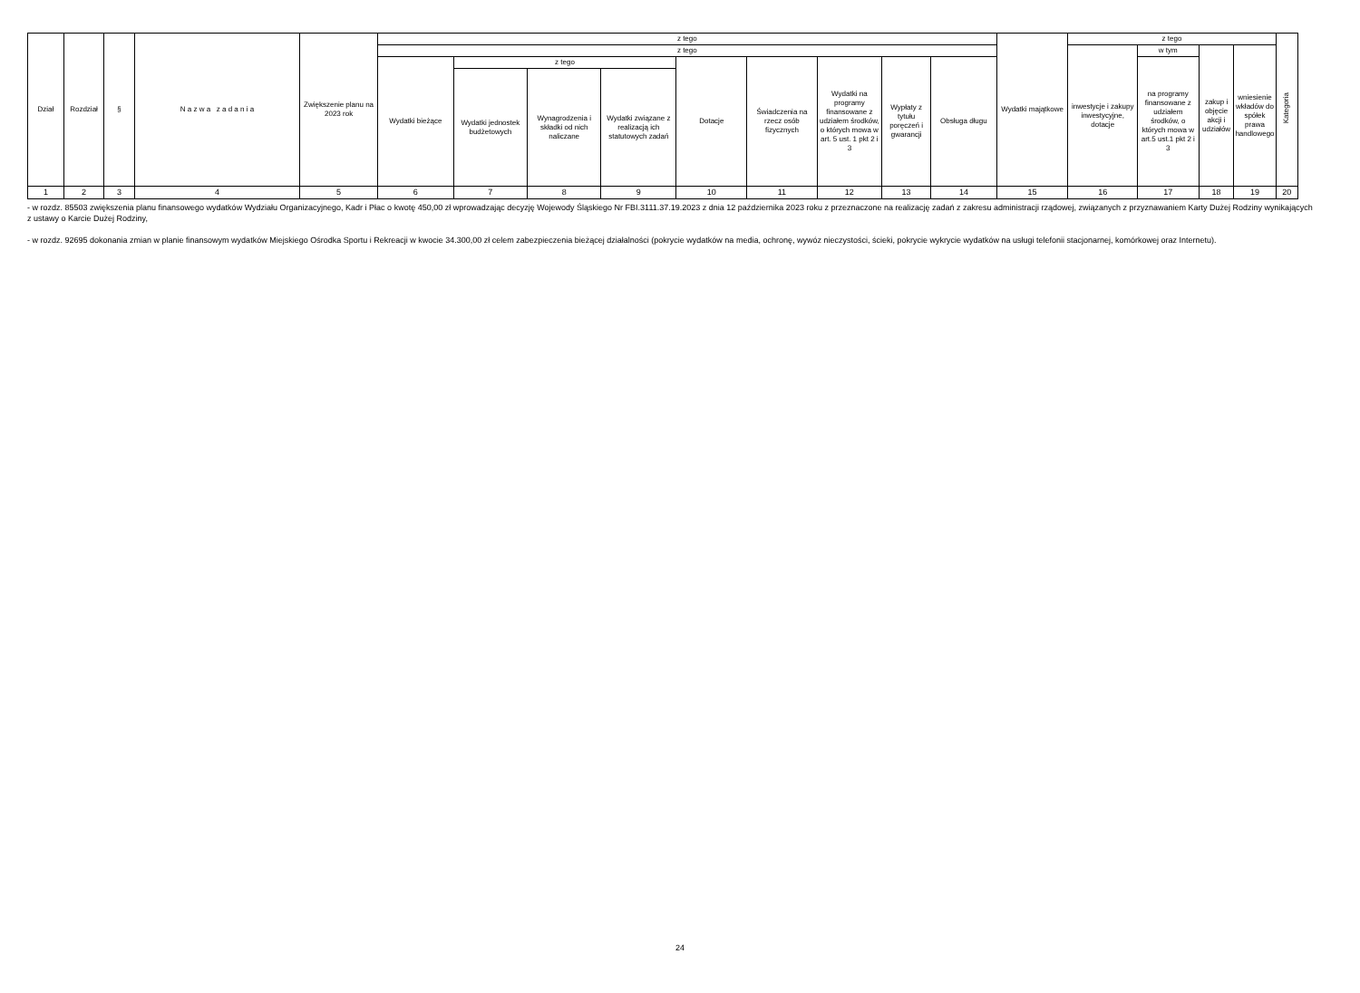| Dział | Rozdział | § | N a z w a z a d a n i a | Zwiększenie planu na 2023 rok | z tego | | | | | | | | | Wydatki majątkowe | z tego | | | | Kategoria |
| --- | --- | --- | --- | --- | --- | --- | --- | --- | --- | --- | --- | --- | --- | --- | --- | --- | --- | --- | --- |
| | | | | | z tego | | | | | | | | | | inwestycje i zakupy inwestycyjne, dotacje | w tym | zakup i objęcie akcji i udziałów | wniesienie wkładów do spółek prawa handlowego | |
| | | | | | Wydatki bieżące | z tego | | | Dotacje | Świadczenia na rzecz osób fizycznych | Wydatki na programy finansowane z udziałem środków, o których mowa w art. 5 ust. 1 pkt 2 i 3 | Wypłaty z tytułu poręczeń i gwarancji | Obsługa długu | | | na programy finansowane z udziałem środków, o których mowa w art.5 ust.1 pkt 2 i 3 | | | |
| | | | | | | Wydatki jednostek budżetowych | Wynagrodzenia i składki od nich naliczane | Wydatki związane z realizacją ich statutowych zadań | | | | | | | | | | | |
| 1 | 2 | 3 | 4 | 5 | 6 | 7 | 8 | 9 | 10 | 11 | 12 | 13 | 14 | 15 | 16 | 17 | 18 | 19 | 20 |
- w rozdz. 85503 zwiększenia planu finansowego wydatków Wydziału Organizacyjnego, Kadr i Płac o kwotę 450,00 zł wprowadzając decyzję Wojewody Śląskiego Nr FBI.3111.37.19.2023 z dnia 12 października 2023 roku z przeznaczone na realizację zadań z zakresu administracji rządowej, związanych z przyznawaniem Karty Dużej Rodziny wynikających z ustawy o Karcie Dużej Rodziny,
- w rozdz. 92695 dokonania zmian w planie finansowym wydatków Miejskiego Ośrodka Sportu i Rekreacji w kwocie 34.300,00 zł celem zabezpieczenia bieżącej działalności (pokrycie wydatków na media, ochronę, wywóz nieczystości, ścieki, pokrycie wykrycie wydatków na usługi telefonii stacjonarnej, komórkowej oraz Internetu).
24